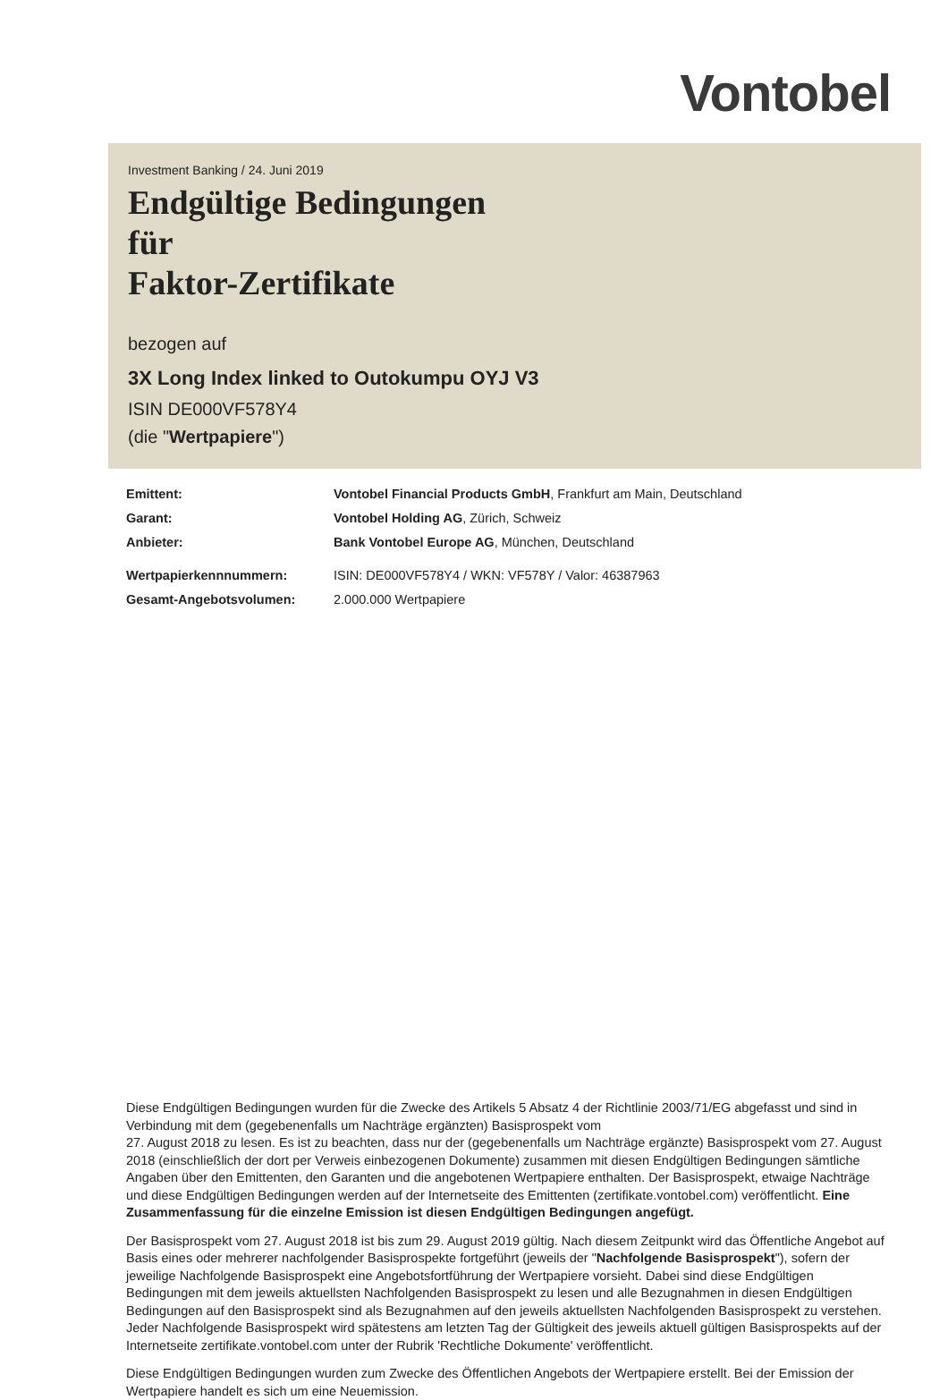Vontobel
Investment Banking / 24. Juni 2019
Endgültige Bedingungen
für
Faktor-Zertifikate
bezogen auf
3X Long Index linked to Outokumpu OYJ V3
ISIN DE000VF578Y4
(die "Wertpapiere")
Emittent: Vontobel Financial Products GmbH, Frankfurt am Main, Deutschland
Garant: Vontobel Holding AG, Zürich, Schweiz
Anbieter: Bank Vontobel Europe AG, München, Deutschland
Wertpapierkennnummern: ISIN: DE000VF578Y4 / WKN: VF578Y / Valor: 46387963
Gesamt-Angebotsvolumen: 2.000.000 Wertpapiere
Diese Endgültigen Bedingungen wurden für die Zwecke des Artikels 5 Absatz 4 der Richtlinie 2003/71/EG abgefasst und sind in Verbindung mit dem (gegebenenfalls um Nachträge ergänzten) Basisprospekt vom
27. August 2018 zu lesen. Es ist zu beachten, dass nur der (gegebenenfalls um Nachträge ergänzte) Basisprospekt vom 27. August 2018 (einschließlich der dort per Verweis einbezogenen Dokumente) zusammen mit diesen Endgültigen Bedingungen sämtliche Angaben über den Emittenten, den Garanten und die angebotenen Wertpapiere enthalten. Der Basisprospekt, etwaige Nachträge und diese Endgültigen Bedingungen werden auf der Internetseite des Emittenten (zertifikate.vontobel.com) veröffentlicht. Eine Zusammenfassung für die einzelne Emission ist diesen Endgültigen Bedingungen angefügt.
Der Basisprospekt vom 27. August 2018 ist bis zum 29. August 2019 gültig. Nach diesem Zeitpunkt wird das Öffentliche Angebot auf Basis eines oder mehrerer nachfolgender Basisprospekte fortgeführt (jeweils der "Nachfolgende Basisprospekt"), sofern der jeweilige Nachfolgende Basisprospekt eine Angebotsfortführung der Wertpapiere vorsieht. Dabei sind diese Endgültigen Bedingungen mit dem jeweils aktuellsten Nachfolgenden Basisprospekt zu lesen und alle Bezugnahmen in diesen Endgültigen Bedingungen auf den Basisprospekt sind als Bezugnahmen auf den jeweils aktuellsten Nachfolgenden Basisprospekt zu verstehen. Jeder Nachfolgende Basisprospekt wird spätestens am letzten Tag der Gültigkeit des jeweils aktuell gültigen Basisprospekts auf der Internetseite zertifikate.vontobel.com unter der Rubrik 'Rechtliche Dokumente' veröffentlicht.
Diese Endgültigen Bedingungen wurden zum Zwecke des Öffentlichen Angebots der Wertpapiere erstellt. Bei der Emission der Wertpapiere handelt es sich um eine Neuemission.